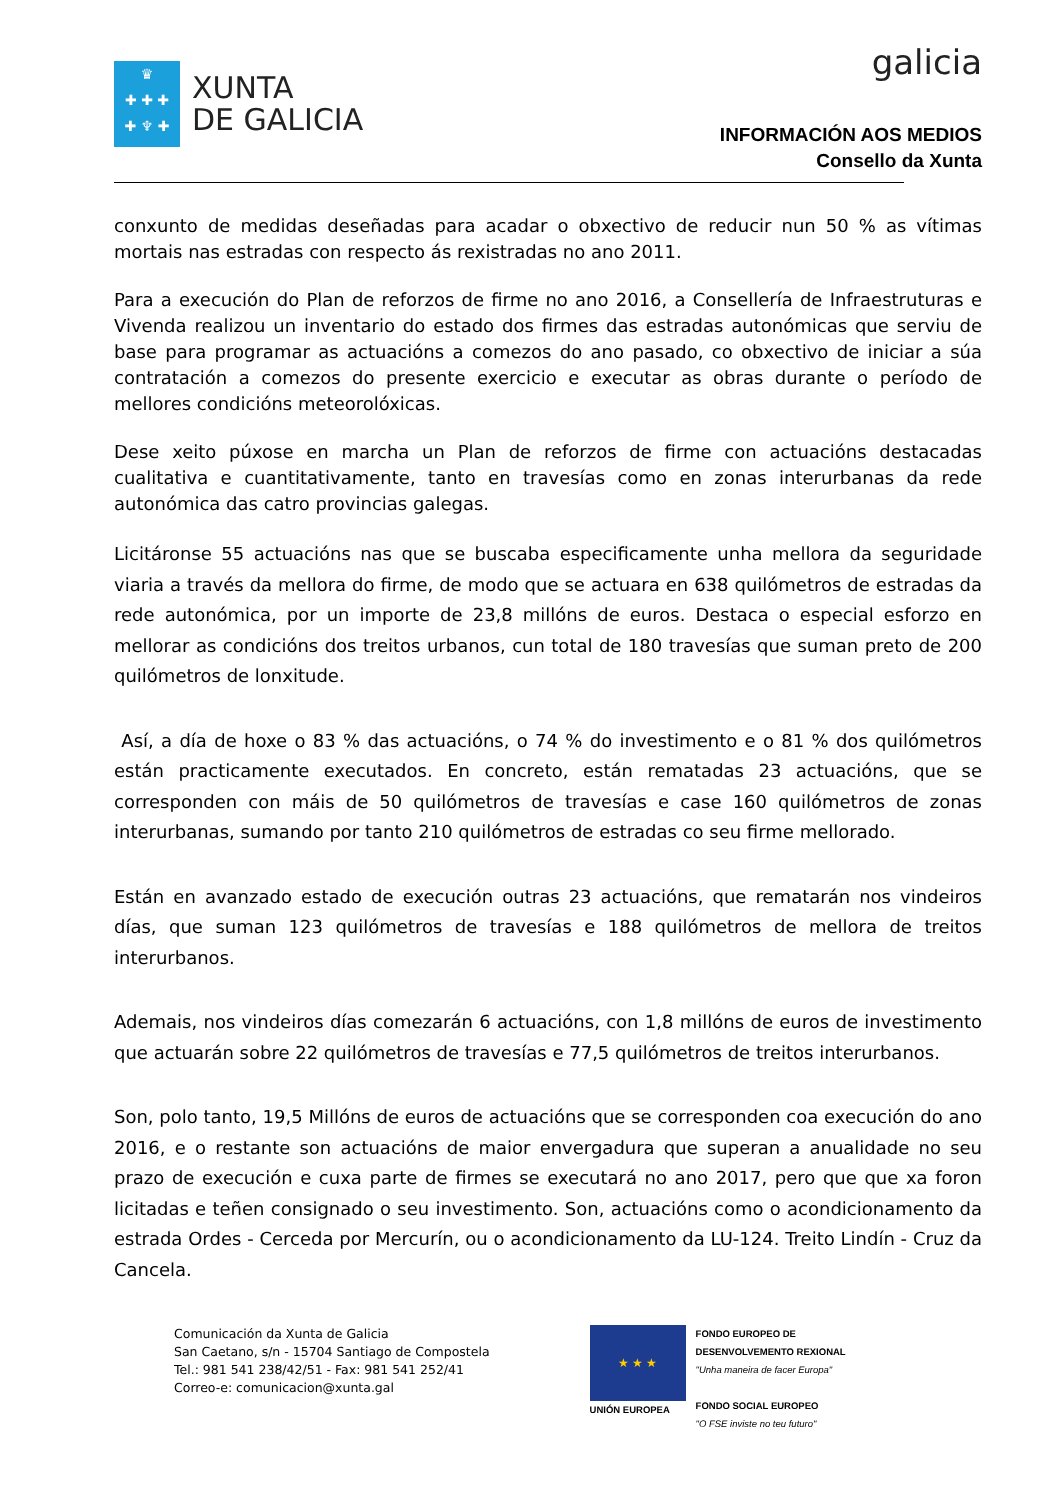♛
✚ ✚ ✚
✚ ♆ ✚
XUNTA
DE GALICIA
galicia
INFORMACIÓN AOS MEDIOS
Consello da Xunta
conxunto de medidas deseñadas para acadar o obxectivo de reducir nun 50 % as vítimas mortais nas estradas con respecto ás rexistradas no ano 2011.
Para a execución do Plan de reforzos de firme no ano 2016, a Consellería de Infraestruturas e Vivenda realizou un inventario do estado dos firmes das estradas autonómicas que serviu de base para programar as actuacións a comezos do ano pasado, co obxectivo de iniciar a súa contratación a comezos do presente exercicio e executar as obras durante o período de mellores condicións meteorolóxicas.
Dese xeito púxose en marcha un Plan de reforzos de firme con actuacións destacadas cualitativa e cuantitativamente, tanto en travesías como en zonas interurbanas da rede autonómica das catro provincias galegas.
Licitáronse 55 actuacións nas que se buscaba especificamente unha mellora da seguridade viaria a través da mellora do firme, de modo que se actuara en 638 quilómetros de estradas da rede autonómica, por un importe de 23,8 millóns de euros. Destaca o especial esforzo en mellorar as condicións dos treitos urbanos, cun total de 180 travesías que suman preto de 200 quilómetros de lonxitude.
Así, a día de hoxe o 83 % das actuacións, o 74 % do investimento e o 81 % dos quilómetros están practicamente executados. En concreto, están rematadas 23 actuacións, que se corresponden con máis de 50 quilómetros de travesías e case 160 quilómetros de zonas interurbanas, sumando por tanto 210 quilómetros de estradas co seu firme mellorado.
Están en avanzado estado de execución outras 23 actuacións, que rematarán nos vindeiros días, que suman 123 quilómetros de travesías e 188 quilómetros de mellora de treitos interurbanos.
Ademais, nos vindeiros días comezarán 6 actuacións, con 1,8 millóns de euros de investimento que actuarán sobre 22 quilómetros de travesías e 77,5 quilómetros de treitos interurbanos.
Son, polo tanto, 19,5 Millóns de euros de actuacións que se corresponden coa execución do ano 2016, e o restante son actuacións de maior envergadura que superan a anualidade no seu prazo de execución e cuxa parte de firmes se executará no ano 2017, pero que que xa foron licitadas e teñen consignado o seu investimento. Son, actuacións como o acondicionamento da estrada Ordes - Cerceda por Mercurín, ou o acondicionamento da LU-124. Treito Lindín - Cruz da Cancela.
Comunicación da Xunta de Galicia
San Caetano, s/n - 15704 Santiago de Compostela
Tel.: 981 541 238/42/51 - Fax: 981 541 252/41
Correo-e: comunicacion@xunta.gal
★ ★ ★
UNIÓN EUROPEA
FONDO EUROPEO DE
DESENVOLVEMENTO REXIONAL
"Unha maneira de facer Europa"
FONDO SOCIAL EUROPEO
"O FSE inviste no teu futuro"